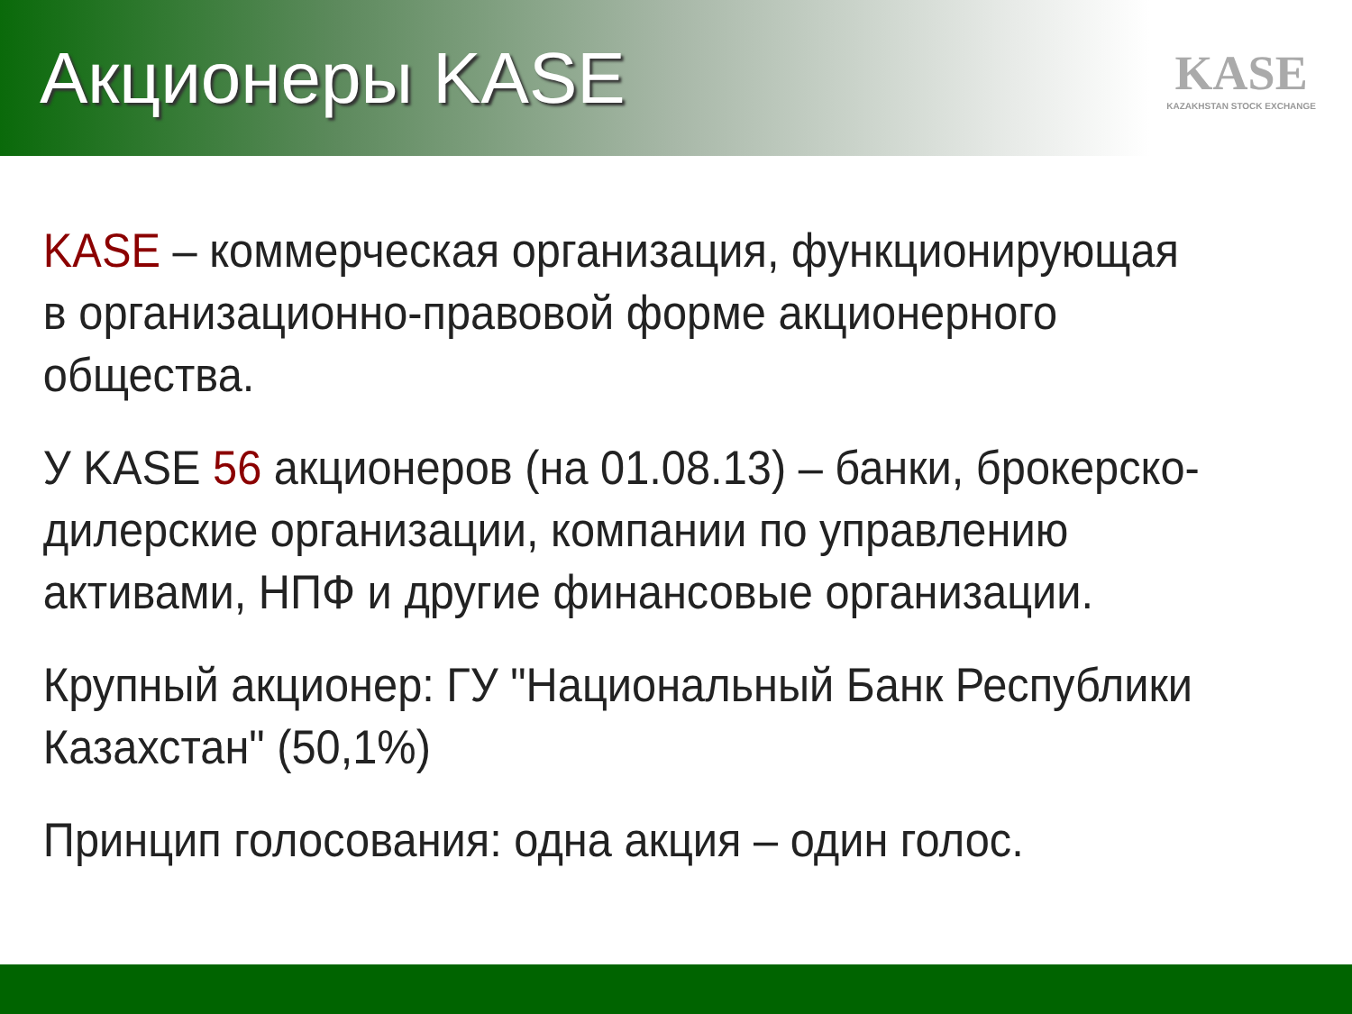Акционеры KASE
KASE
KAZAKHSTAN STOCK EXCHANGE
KASE – коммерческая организация, функционирующая в организационно-правовой форме акционерного общества.
У KASE 56 акционеров (на 01.08.13) – банки, брокерско-дилерские организации, компании по управлению активами, НПФ и другие финансовые организации.
Крупный акционер: ГУ "Национальный Банк Республики Казахстан" (50,1%)
Принцип голосования: одна акция – один голос.